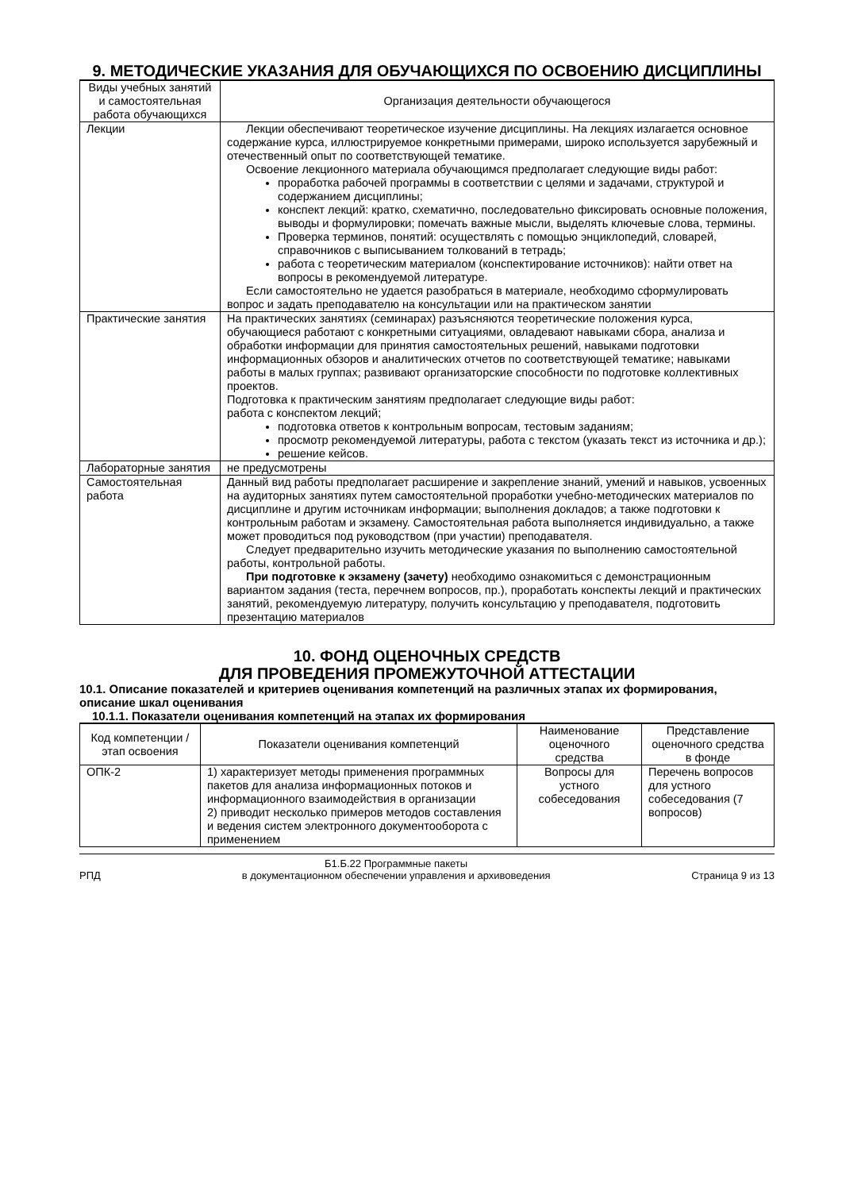9. МЕТОДИЧЕСКИЕ УКАЗАНИЯ ДЛЯ ОБУЧАЮЩИХСЯ ПО ОСВОЕНИЮ ДИСЦИПЛИНЫ
| Виды учебных занятий и самостоятельная работа обучающихся | Организация деятельности обучающегося |
| --- | --- |
| Лекции | Лекции обеспечивают теоретическое изучение дисциплины. На лекциях излагается основное содержание курса, иллюстрируемое конкретными примерами, широко используется зарубежный и отечественный опыт по соответствующей тематике. Освоение лекционного материала обучающимся предполагает следующие виды работ: проработка рабочей программы в соответствии с целями и задачами, структурой и содержанием дисциплины; конспект лекций: кратко, схематично, последовательно фиксировать основные положения, выводы и формулировки; помечать важные мысли, выделять ключевые слова, термины. Проверка терминов, понятий: осуществлять с помощью энциклопедий, словарей, справочников с выписыванием толкований в тетрадь; работа с теоретическим материалом (конспектирование источников): найти ответ на вопросы в рекомендуемой литературе. Если самостоятельно не удается разобраться в материале, необходимо сформулировать вопрос и задать преподавателю на консультации или на практическом занятии |
| Практические занятия | На практических занятиях (семинарах) разъясняются теоретические положения курса, обучающиеся работают с конкретными ситуациями, овладевают навыками сбора, анализа и обработки информации для принятия самостоятельных решений, навыками подготовки информационных обзоров и аналитических отчетов по соответствующей тематике; навыками работы в малых группах; развивают организаторские способности по подготовке коллективных проектов. Подготовка к практическим занятиям предполагает следующие виды работ: работа с конспектом лекций; подготовка ответов к контрольным вопросам, тестовым заданиям; просмотр рекомендуемой литературы, работа с текстом (указать текст из источника и др.); решение кейсов. |
| Лабораторные занятия | не предусмотрены |
| Самостоятельная работа | Данный вид работы предполагает расширение и закрепление знаний, умений и навыков, усвоенных на аудиторных занятиях путем самостоятельной проработки учебно-методических материалов по дисциплине и другим источникам информации; выполнения докладов; а также подготовки к контрольным работам и экзамену. Самостоятельная работа выполняется индивидуально, а также может проводиться под руководством (при участии) преподавателя. Следует предварительно изучить методические указания по выполнению самостоятельной работы, контрольной работы. При подготовке к экзамену (зачету) необходимо ознакомиться с демонстрационным вариантом задания (теста, перечнем вопросов, пр.), проработать конспекты лекций и практических занятий, рекомендуемую литературу, получить консультацию у преподавателя, подготовить презентацию материалов |
10. ФОНД ОЦЕНОЧНЫХ СРЕДСТВ
ДЛЯ ПРОВЕДЕНИЯ ПРОМЕЖУТОЧНОЙ АТТЕСТАЦИИ
10.1. Описание показателей и критериев оценивания компетенций на различных этапах их формирования, описание шкал оценивания
10.1.1. Показатели оценивания компетенций на этапах их формирования
| Код компетенции / этап освоения | Показатели оценивания компетенций | Наименование оценочного средства | Представление оценочного средства в фонде |
| --- | --- | --- | --- |
| ОПК-2 | 1) характеризует методы применения программных пакетов для анализа информационных потоков и информационного взаимодействия в организации 2) приводит несколько примеров методов составления и ведения систем электронного документооборота с применением | Вопросы для устного собеседования | Перечень вопросов для устного собеседования (7 вопросов) |
РПД Б1.Б.22 Программные пакеты
в документационном обеспечении управления и архивоведения Страница 9 из 13